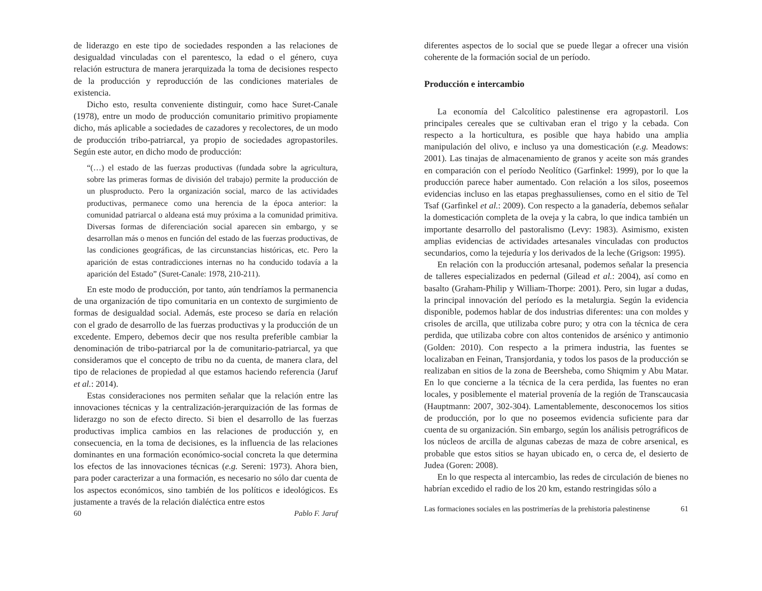de liderazgo en este tipo de sociedades responden a las relaciones de desigualdad vinculadas con el parentesco, la edad o el género, cuya relación estructura de manera jerarquizada la toma de decisiones respecto de la producción y reproducción de las condiciones materiales de existencia.
Dicho esto, resulta conveniente distinguir, como hace Suret-Canale (1978), entre un modo de producción comunitario primitivo propiamente dicho, más aplicable a sociedades de cazadores y recolectores, de un modo de producción tribo-patriarcal, ya propio de sociedades agropastoriles. Según este autor, en dicho modo de producción:
“(…) el estado de las fuerzas productivas (fundada sobre la agricultura, sobre las primeras formas de división del trabajo) permite la producción de un plusproducto. Pero la organización social, marco de las actividades productivas, permanece como una herencia de la época anterior: la comunidad patriarcal o aldeana está muy próxima a la comunidad primitiva. Diversas formas de diferenciación social aparecen sin embargo, y se desarrollan más o menos en función del estado de las fuerzas productivas, de las condiciones geográficas, de las circunstancias históricas, etc. Pero la aparición de estas contradicciones internas no ha conducido todavía a la aparición del Estado” (Suret-Canale: 1978, 210-211).
En este modo de producción, por tanto, aún tendríamos la permanencia de una organización de tipo comunitaria en un contexto de surgimiento de formas de desigualdad social. Además, este proceso se daría en relación con el grado de desarrollo de las fuerzas productivas y la producción de un excedente. Empero, debemos decir que nos resulta preferible cambiar la denominación de tribo-patriarcal por la de comunitario-patriarcal, ya que consideramos que el concepto de tribu no da cuenta, de manera clara, del tipo de relaciones de propiedad al que estamos haciendo referencia (Jaruf et al.: 2014).
Estas consideraciones nos permiten señalar que la relación entre las innovaciones técnicas y la centralización-jerarquización de las formas de liderazgo no son de efecto directo. Si bien el desarrollo de las fuerzas productivas implica cambios en las relaciones de producción y, en consecuencia, en la toma de decisiones, es la influencia de las relaciones dominantes en una formación económico-social concreta la que determina los efectos de las innovaciones técnicas (e.g. Sereni: 1973). Ahora bien, para poder caracterizar a una formación, es necesario no sólo dar cuenta de los aspectos económicos, sino también de los políticos e ideológicos. Es justamente a través de la relación dialéctica entre estos
60 Pablo F. Jaruf
diferentes aspectos de lo social que se puede llegar a ofrecer una visión coherente de la formación social de un período.
Producción e intercambio
La economía del Calcolítico palestinense era agropastoril. Los principales cereales que se cultivaban eran el trigo y la cebada. Con respecto a la horticultura, es posible que haya habido una amplia manipulación del olivo, e incluso ya una domesticación (e.g. Meadows: 2001). Las tinajas de almacenamiento de granos y aceite son más grandes en comparación con el período Neolítico (Garfinkel: 1999), por lo que la producción parece haber aumentado. Con relación a los silos, poseemos evidencias incluso en las etapas preghassulienses, como en el sitio de Tel Tsaf (Garfinkel et al.: 2009). Con respecto a la ganadería, debemos señalar la domesticación completa de la oveja y la cabra, lo que indica también un importante desarrollo del pastoralismo (Levy: 1983). Asimismo, existen amplias evidencias de actividades artesanales vinculadas con productos secundarios, como la tejeduría y los derivados de la leche (Grigson: 1995).
En relación con la producción artesanal, podemos señalar la presencia de talleres especializados en pedernal (Gilead et al.: 2004), así como en basalto (Graham-Philip y William-Thorpe: 2001). Pero, sin lugar a dudas, la principal innovación del período es la metalurgia. Según la evidencia disponible, podemos hablar de dos industrias diferentes: una con moldes y crisoles de arcilla, que utilizaba cobre puro; y otra con la técnica de cera perdida, que utilizaba cobre con altos contenidos de arsénico y antimonio (Golden: 2010). Con respecto a la primera industria, las fuentes se localizaban en Feinan, Transjordania, y todos los pasos de la producción se realizaban en sitios de la zona de Beersheba, como Shiqmim y Abu Matar. En lo que concierne a la técnica de la cera perdida, las fuentes no eran locales, y posiblemente el material provenía de la región de Transcaucasia (Hauptmann: 2007, 302-304). Lamentablemente, desconocemos los sitios de producción, por lo que no poseemos evidencia suficiente para dar cuenta de su organización. Sin embargo, según los análisis petrográficos de los núcleos de arcilla de algunas cabezas de maza de cobre arsenical, es probable que estos sitios se hayan ubicado en, o cerca de, el desierto de Judea (Goren: 2008).
En lo que respecta al intercambio, las redes de circulación de bienes no habrían excedido el radio de los 20 km, estando restringidas sólo a
Las formaciones sociales en las postrimerías de la prehistoria palestinense 61